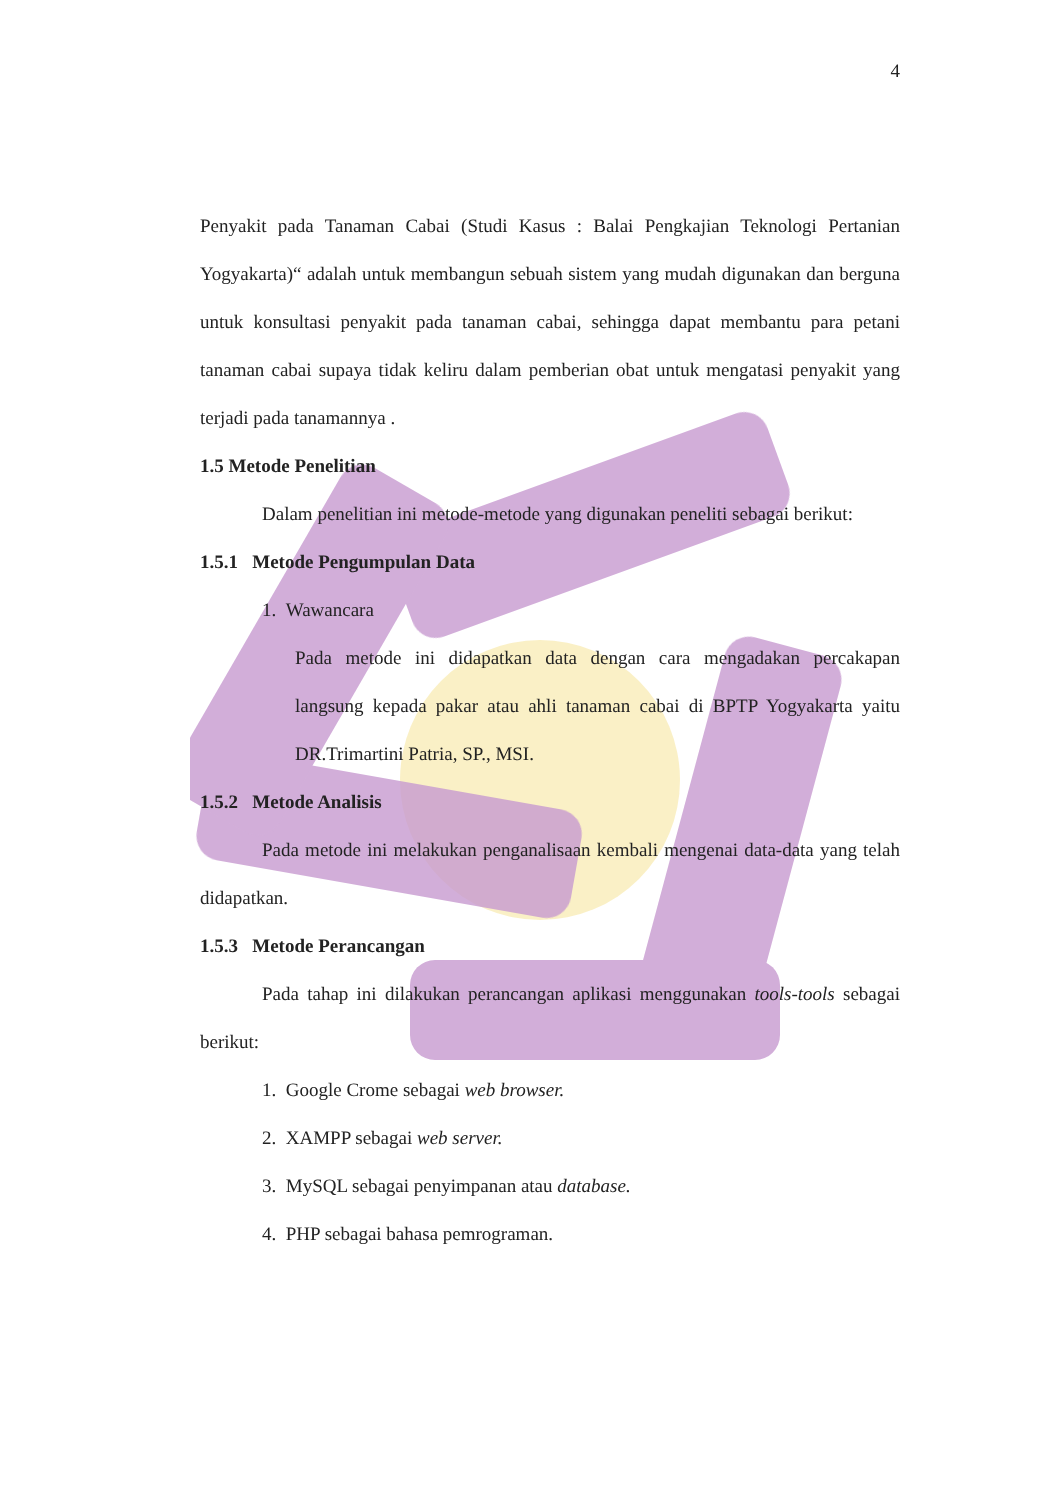4
Penyakit pada Tanaman Cabai (Studi Kasus : Balai Pengkajian Teknologi Pertanian Yogyakarta)“ adalah untuk membangun sebuah sistem yang mudah digunakan dan berguna untuk konsultasi penyakit pada tanaman cabai, sehingga dapat membantu para petani tanaman cabai supaya tidak keliru dalam pemberian obat untuk mengatasi penyakit yang terjadi pada tanamannya .
1.5 Metode Penelitian
Dalam penelitian ini metode-metode yang digunakan peneliti sebagai berikut:
1.5.1 Metode Pengumpulan Data
1. Wawancara
Pada metode ini didapatkan data dengan cara mengadakan percakapan langsung kepada pakar atau ahli tanaman cabai di BPTP Yogyakarta yaitu DR.Trimartini Patria, SP., MSI.
1.5.2 Metode Analisis
Pada metode ini melakukan penganalisaan kembali mengenai data-data yang telah didapatkan.
1.5.3 Metode Perancangan
Pada tahap ini dilakukan perancangan aplikasi menggunakan tools-tools sebagai berikut:
1. Google Crome sebagai web browser.
2. XAMPP sebagai web server.
3. MySQL sebagai penyimpanan atau database.
4. PHP sebagai bahasa pemrograman.